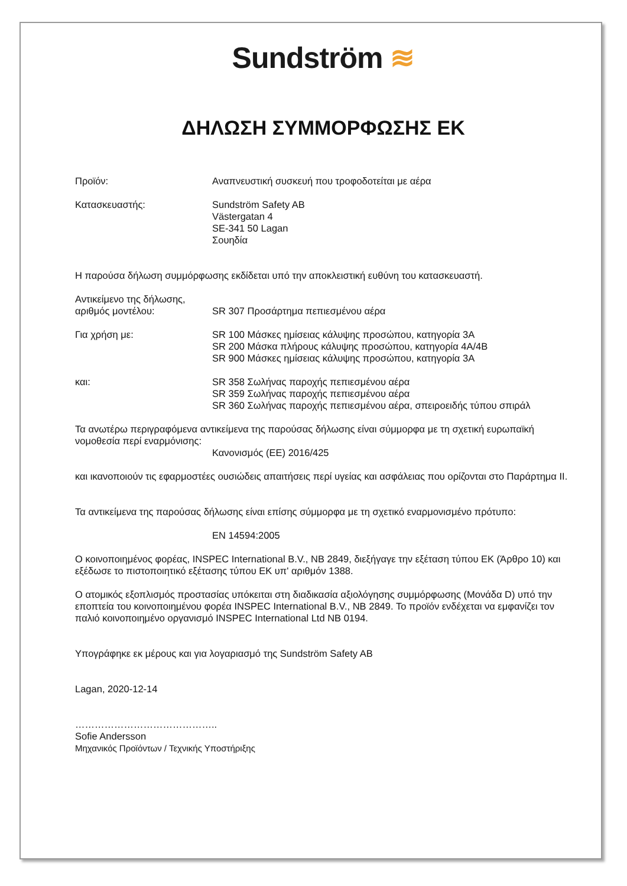Sundström ≋
ΔΗΛΩΣΗ ΣΥΜΜΟΡΦΩΣΗΣ ΕΚ
Προϊόν: Αναπνευστική συσκευή που τροφοδοτείται με αέρα
Κατασκευαστής: Sundström Safety AB
Västergatan 4
SE-341 50 Lagan
Σουηδία
Η παρούσα δήλωση συμμόρφωσης εκδίδεται υπό την αποκλειστική ευθύνη του κατασκευαστή.
Αντικείμενο της δήλωσης,
αριθμός μοντέλου:
SR 307 Προσάρτημα πεπιεσμένου αέρα
Για χρήση με: SR 100 Μάσκες ημίσειας κάλυψης προσώπου, κατηγορία 3A
SR 200 Μάσκα πλήρους κάλυψης προσώπου, κατηγορία 4A/4B
SR 900 Μάσκες ημίσειας κάλυψης προσώπου, κατηγορία 3A
και: SR 358 Σωλήνας παροχής πεπιεσμένου αέρα
SR 359 Σωλήνας παροχής πεπιεσμένου αέρα
SR 360 Σωλήνας παροχής πεπιεσμένου αέρα, σπειροειδής τύπου σπιράλ
Τα ανωτέρω περιγραφόμενα αντικείμενα της παρούσας δήλωσης είναι σύμμορφα με τη σχετική ευρωπαϊκή νομοθεσία περί εναρμόνισης:
Κανονισμός (ΕΕ) 2016/425
και ικανοποιούν τις εφαρμοστέες ουσιώδεις απαιτήσεις περί υγείας και ασφάλειας που ορίζονται στο Παράρτημα II.
Τα αντικείμενα της παρούσας δήλωσης είναι επίσης σύμμορφα με τη σχετικό εναρμονισμένο πρότυπο:
EN 14594:2005
Ο κοινοποιημένος φορέας, INSPEC International B.V., NB 2849, διεξήγαγε την εξέταση τύπου ΕΚ (Άρθρο 10) και εξέδωσε το πιστοποιητικό εξέτασης τύπου ΕΚ υπ' αριθμόν 1388.
Ο ατομικός εξοπλισμός προστασίας υπόκειται στη διαδικασία αξιολόγησης συμμόρφωσης (Μονάδα D) υπό την εποπτεία του κοινοποιημένου φορέα INSPEC International B.V., NB 2849. Το προϊόν ενδέχεται να εμφανίζει τον παλιό κοινοποιημένο οργανισμό INSPEC International Ltd NB 0194.
Υπογράφηκε εκ μέρους και για λογαριασμό της Sundström Safety AB
Lagan, 2020-12-14
……………………………………..
Sofie Andersson
Μηχανικός Προϊόντων / Τεχνικής Υποστήριξης